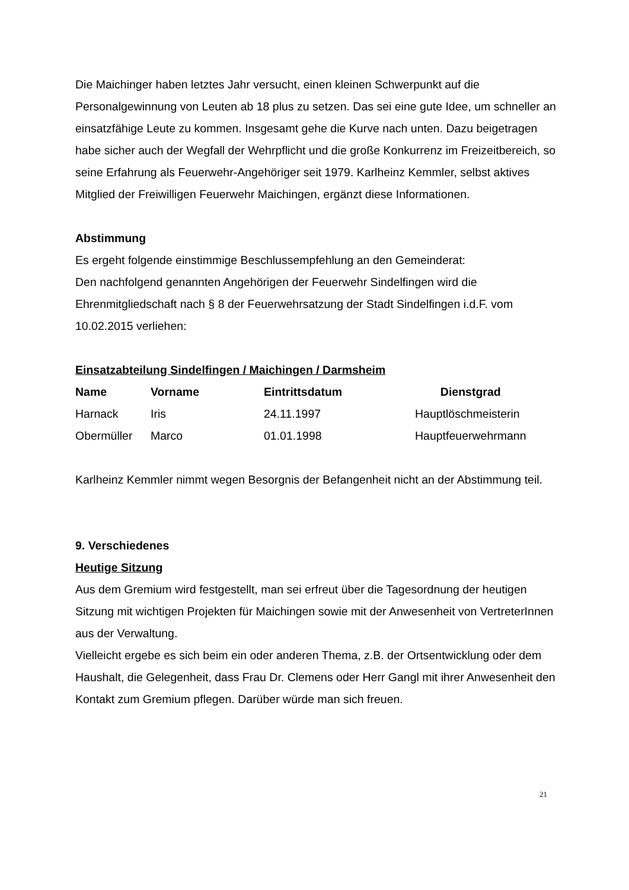Die Maichinger haben letztes Jahr versucht, einen kleinen Schwerpunkt auf die Personalgewinnung von Leuten ab 18 plus zu setzen. Das sei eine gute Idee, um schneller an einsatzfähige Leute zu kommen. Insgesamt gehe die Kurve nach unten. Dazu beigetragen habe sicher auch der Wegfall der Wehrpflicht und die große Konkurrenz im Freizeitbereich, so seine Erfahrung als Feuerwehr-Angehöriger seit 1979. Karlheinz Kemmler, selbst aktives Mitglied der Freiwilligen Feuerwehr Maichingen, ergänzt diese Informationen.
Abstimmung
Es ergeht folgende einstimmige Beschlussempfehlung an den Gemeinderat:
Den nachfolgend genannten Angehörigen der Feuerwehr Sindelfingen wird die Ehrenmitgliedschaft nach § 8 der Feuerwehrsatzung der Stadt Sindelfingen i.d.F. vom 10.02.2015 verliehen:
Einsatzabteilung Sindelfingen / Maichingen / Darmsheim
| Name | Vorname | Eintrittsdatum | Dienstgrad |
| --- | --- | --- | --- |
| Harnack | Iris | 24.11.1997 | Hauptlöschmeisterin |
| Obermüller | Marco | 01.01.1998 | Hauptfeuerwehrmann |
Karlheinz Kemmler nimmt wegen Besorgnis der Befangenheit nicht an der Abstimmung teil.
9. Verschiedenes
Heutige Sitzung
Aus dem Gremium wird festgestellt, man sei erfreut über die Tagesordnung der heutigen Sitzung mit wichtigen Projekten für Maichingen sowie mit der Anwesenheit von VertreterInnen aus der Verwaltung.
Vielleicht ergebe es sich beim ein oder anderen Thema, z.B. der Ortsentwicklung oder dem Haushalt, die Gelegenheit, dass Frau Dr. Clemens oder Herr Gangl mit ihrer Anwesenheit den Kontakt zum Gremium pflegen. Darüber würde man sich freuen.
21